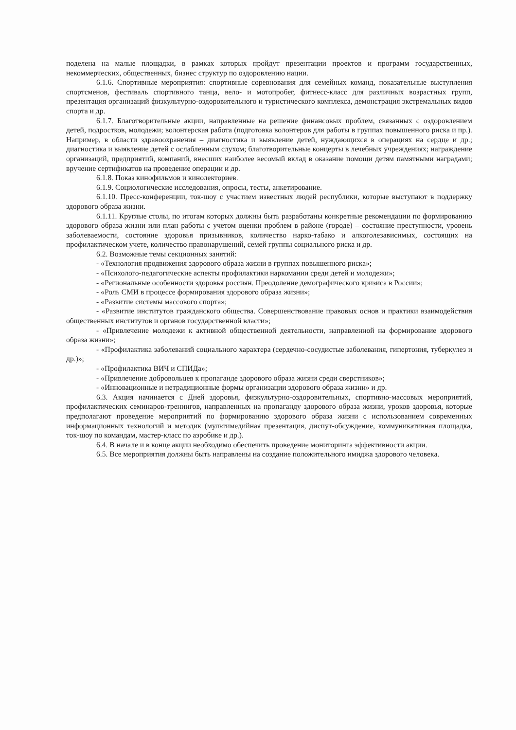поделена на малые площадки, в рамках которых пройдут презентации проектов и программ государственных, некоммерческих, общественных, бизнес структур по оздоровлению нации.
6.1.6. Спортивные мероприятия: спортивные соревнования для семейных команд, показательные выступления спортсменов, фестиваль спортивного танца, вело- и мотопробег, фитнесс-класс для различных возрастных групп, презентация организаций физкультурно-оздоровительного и туристического комплекса, демонстрация экстремальных видов спорта и др.
6.1.7. Благотворительные акции, направленные на решение финансовых проблем, связанных с оздоровлением детей, подростков, молодежи; волонтерская работа (подготовка волонтеров для работы в группах повышенного риска и пр.). Например, в области здравоохранения – диагностика и выявление детей, нуждающихся в операциях на сердце и др.; диагностика и выявление детей с ослабленным слухом; благотворительные концерты в лечебных учреждениях; награждение организаций, предприятий, компаний, внесших наиболее весомый вклад в оказание помощи детям памятными наградами; вручение сертификатов на проведение операции и др.
6.1.8. Показ кинофильмов и кинолекториев.
6.1.9. Социологические исследования, опросы, тесты, анкетирование.
6.1.10. Пресс-конференции, ток-шоу с участием известных людей республики, которые выступают в поддержку здорового образа жизни.
6.1.11. Круглые столы, по итогам которых должны быть разработаны конкретные рекомендации по формированию здорового образа жизни или план работы с учетом оценки проблем в районе (городе) – состояние преступности, уровень заболеваемости, состояние здоровья призывников, количество нарко-табако и алкоголезависимых, состоящих на профилактическом учете, количество правонарушений, семей группы социального риска и др.
6.2. Возможные темы секционных занятий:
- «Технология продвижения здорового образа жизни в группах повышенного риска»;
- «Психолого-педагогические аспекты профилактики наркомании среди детей и молодежи»;
- «Региональные особенности здоровья россиян. Преодоление демографического кризиса в России»;
- «Роль СМИ в процессе формирования здорового образа жизни»;
- «Развитие системы массового спорта»;
- «Развитие институтов гражданского общества. Совершенствование правовых основ и практики взаимодействия общественных институтов и органов государственной власти»;
- «Привлечение молодежи к активной общественной деятельности, направленной на формирование здорового образа жизни»;
- «Профилактика заболеваний социального характера (сердечно-сосудистые заболевания, гипертония, туберкулез и др.)»;
- «Профилактика ВИЧ и СПИДа»;
- «Привлечение добровольцев к пропаганде здорового образа жизни среди сверстников»;
- «Инновационные и нетрадиционные формы организации здорового образа жизни» и др.
6.3. Акция начинается с Дней здоровья, физкультурно-оздоровительных, спортивно-массовых мероприятий, профилактических семинаров-тренингов, направленных на пропаганду здорового образа жизни, уроков здоровья, которые предполагают проведение мероприятий по формированию здорового образа жизни с использованием современных информационных технологий и методик (мультимедийная презентация, диспут-обсуждение, коммуникативная площадка, ток-шоу по командам, мастер-класс по аэробике и др.).
6.4. В начале и в конце акции необходимо обеспечить проведение мониторинга эффективности акции.
6.5. Все мероприятия должны быть направлены на создание положительного имиджа здорового человека.